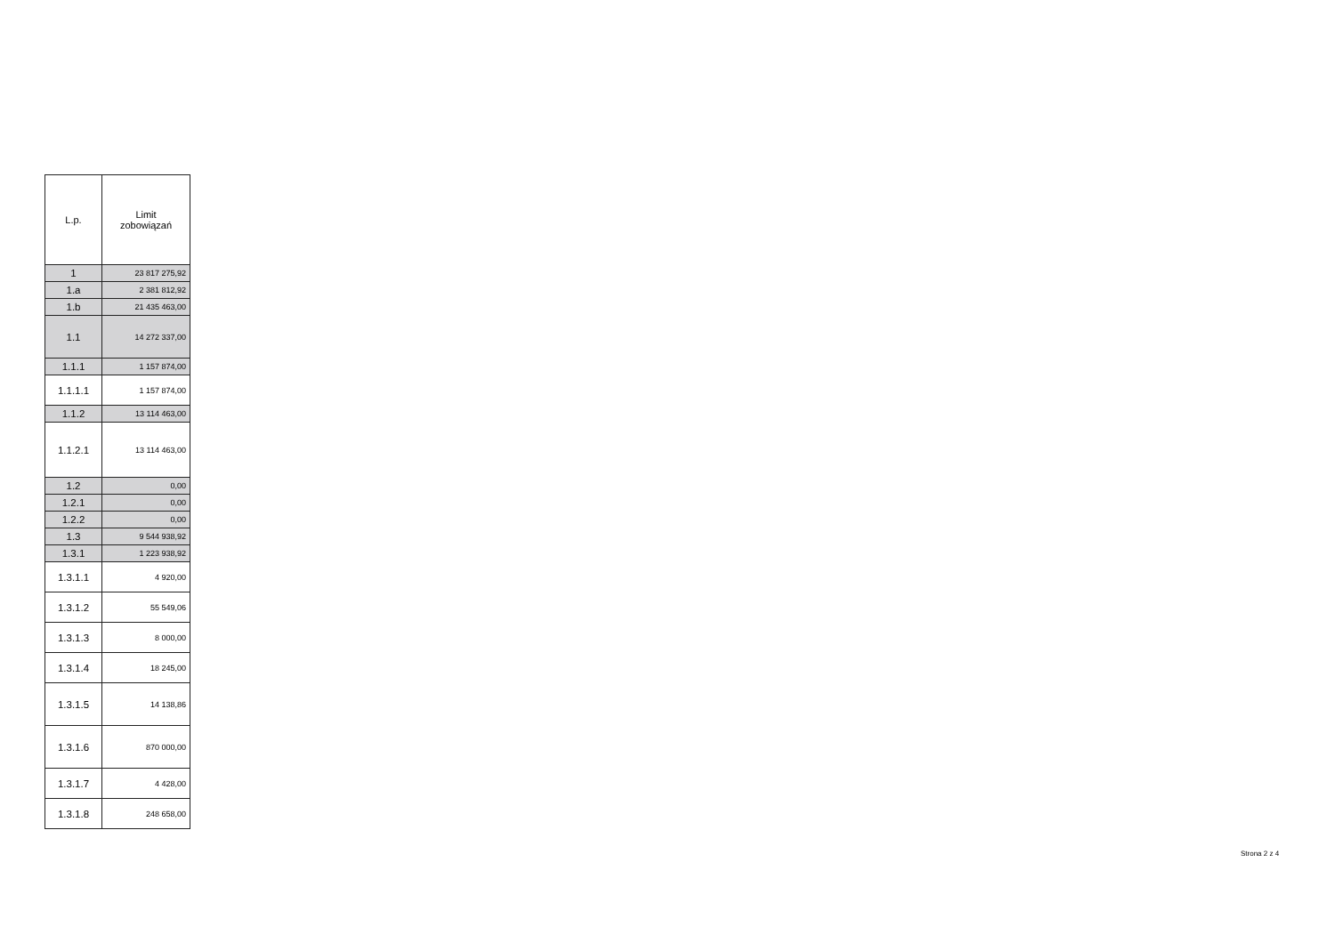| L.p. | Limit zobowiązań |
| --- | --- |
| 1 | 23 817 275,92 |
| 1.a | 2 381 812,92 |
| 1.b | 21 435 463,00 |
| 1.1 | 14 272 337,00 |
| 1.1.1 | 1 157 874,00 |
| 1.1.1.1 | 1 157 874,00 |
| 1.1.2 | 13 114 463,00 |
| 1.1.2.1 | 13 114 463,00 |
| 1.2 | 0,00 |
| 1.2.1 | 0,00 |
| 1.2.2 | 0,00 |
| 1.3 | 9 544 938,92 |
| 1.3.1 | 1 223 938,92 |
| 1.3.1.1 | 4 920,00 |
| 1.3.1.2 | 55 549,06 |
| 1.3.1.3 | 8 000,00 |
| 1.3.1.4 | 18 245,00 |
| 1.3.1.5 | 14 138,86 |
| 1.3.1.6 | 870 000,00 |
| 1.3.1.7 | 4 428,00 |
| 1.3.1.8 | 248 658,00 |
Strona 2 z 4